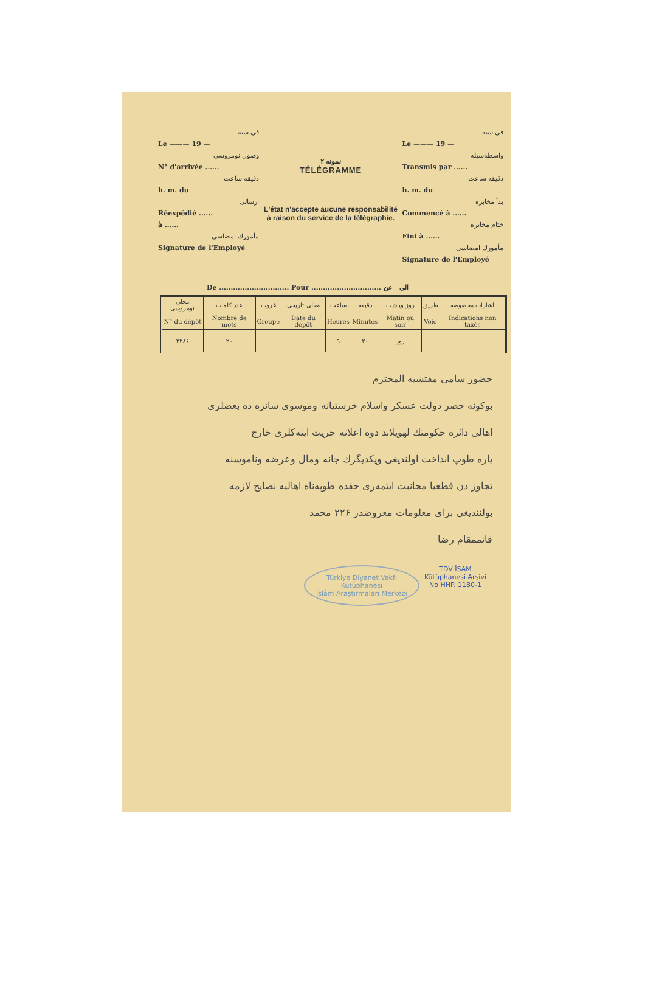في سنه
Le ——— 19 —
وصول نومروسی
N° d'arrivée ......
دقيقه ساعت
h. m. du
ارسالی
Réexpédié ......
à ......
مأمورك امضاسی
Signature de l'Employé
نمونه ۲
TÉLÉGRAMME
L'état n'accepte aucune responsabilité
à raison du service de la télégraphie.
في سنه
Le ——— 19 —
واسطه‌سیله
Transmis par ......
دقيقه ساعت
h. m. du
بدأ مخابره
Commencé à ......
ختام مخابره
Fini à ......
مأمورك امضاسی
Signature de l'Employé
De .............................. Pour .............................. الی عن
| محلی نومروسی | عدد كلمات | غروب | محلی تاریخی | ساعت | دقيقه | روز وياشب | طريق | اشارات مخصوصه |
| --- | --- | --- | --- | --- | --- | --- | --- | --- |
| N° du dépôt | Nombre de mots | Groupe | Date du dépôt | Heures | Minutes | Matin ou soir | Voie | Indications non taxés |
| ۲۲۸۶ | ۲۰ | | | ۹ | ۲۰ | روز | | |
حضور سامی مفتشیه المحترم
بوكونه حصر دولت عسکر واسلام خرستیانه وموسوی سائره ده بعضلری
اهالی دائره حکومتك لهویلاند دوه اعلانه حریت اینه‌کلری خارج
یاره طوپ انداخت اولندیغی ویکدیگرك جانه ومال وعرضه وناموسنه
تجاوز دن قطعیا مجانبت ایتمه‌ری حقده طوپه‌ناه اهالیه نصایح لازمه
بولنندیغی برای معلومات معروضدر ۲۲۶ محمد
قائممقام رضا
Türkiye Diyanet Vakfı
Kütüphanesi
İslâm Araştırmaları Merkezi
TDV İSAM
Kütüphanesi Arşivi
No HHP. 1180-1